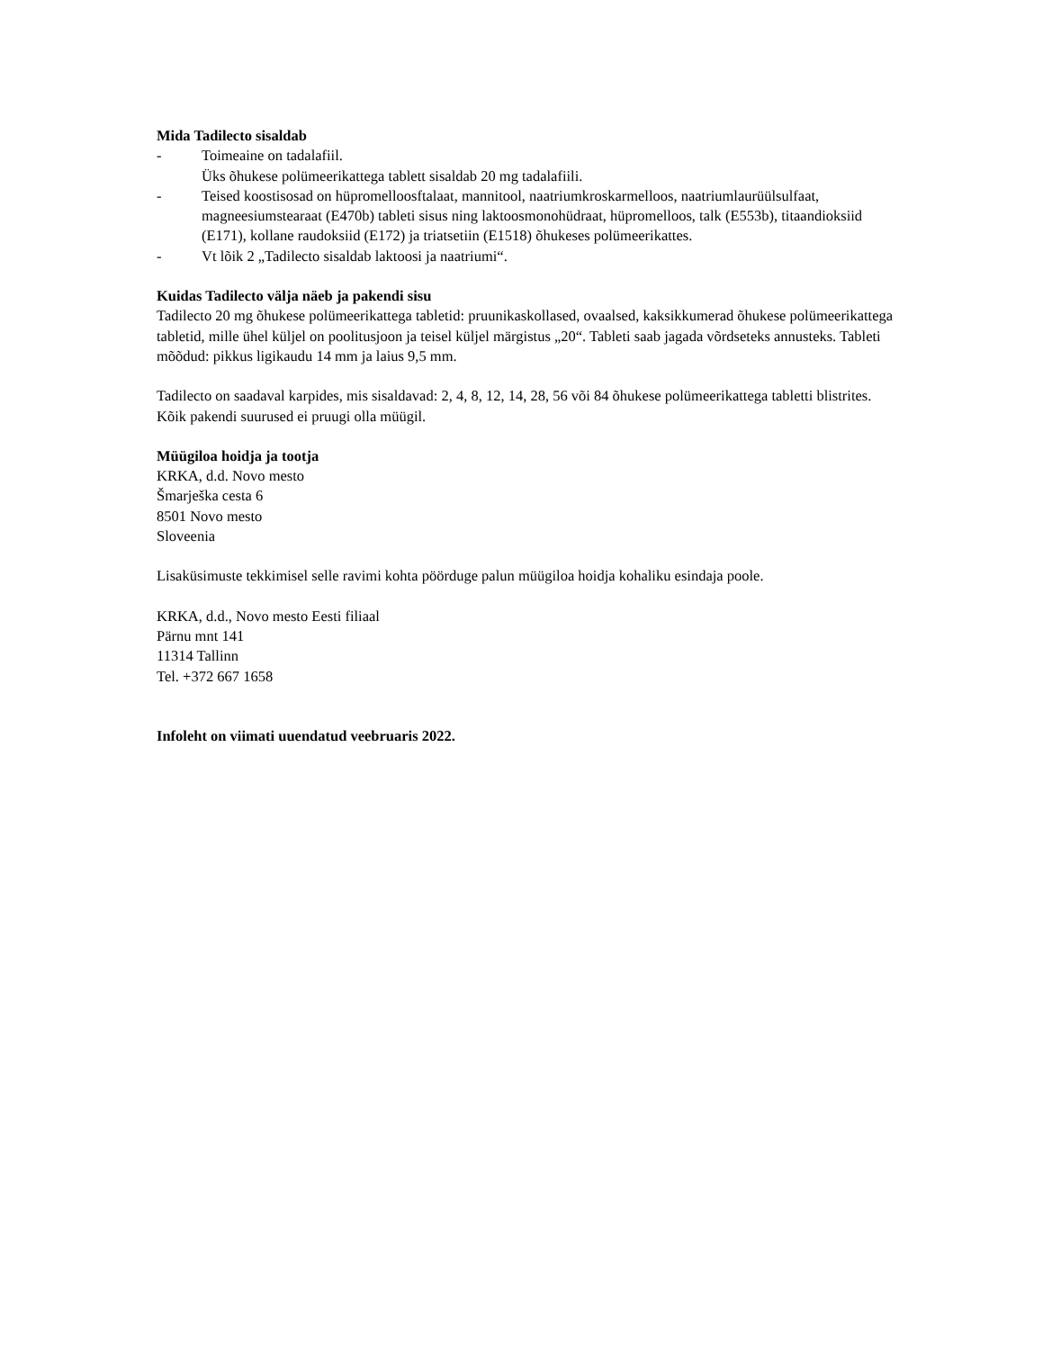Mida Tadilecto sisaldab
- Toimeaine on tadalafiil.
Üks õhukese polümeerikattega tablett sisaldab 20 mg tadalafiili.
- Teised koostisosad on hüpromelloosftalaat, mannitool, naatriumkroskarmelloos, naatriumlaurüülsulfaat, magneesiumstearaat (E470b) tableti sisus ning laktoosmonohüdraat, hüpromelloos, talk (E553b), titaandioksiid (E171), kollane raudoksiid (E172) ja triatsetiin (E1518) õhukeses polümeerikattes.
- Vt lõik 2 „Tadilecto sisaldab laktoosi ja naatriumi“.
Kuidas Tadilecto välja näeb ja pakendi sisu
Tadilecto 20 mg õhukese polümeerikattega tabletid: pruunikaskollased, ovaalsed, kaksikkumerad õhukese polümeerikattega tabletid, mille ühel küljel on poolitusjoon ja teisel küljel märgistus „20“. Tableti saab jagada võrdseteks annusteks. Tableti mõõdud: pikkus ligikaudu 14 mm ja laius 9,5 mm.
Tadilecto on saadaval karpides, mis sisaldavad: 2, 4, 8, 12, 14, 28, 56 või 84 õhukese polümeerikattega tabletti blistrites.
Kõik pakendi suurused ei pruugi olla müügil.
Müügiloa hoidja ja tootja
KRKA, d.d. Novo mesto
Šmarješka cesta 6
8501 Novo mesto
Sloveenia
Lisaküsimuste tekkimisel selle ravimi kohta pöörduge palun müügiloa hoidja kohaliku esindaja poole.
KRKA, d.d., Novo mesto Eesti filiaal
Pärnu mnt 141
11314 Tallinn
Tel. +372 667 1658
Infoleht on viimati uuendatud veebruaris 2022.